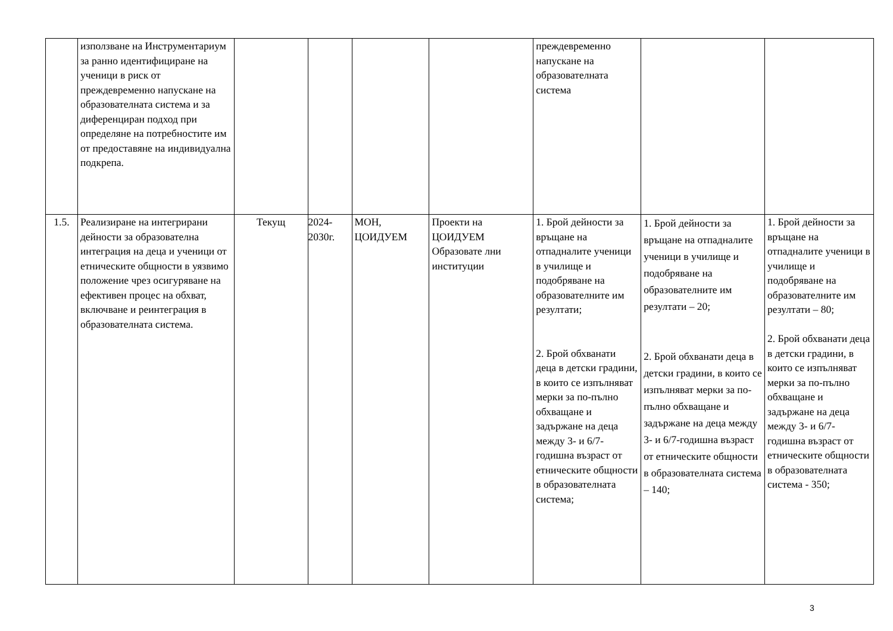| | използване на Инструментариум за ранно идентифициране на ученици в риск от преждевременно напускане на образователната система и за диференциран подход при определяне на потребностите им от предоставяне на индивидуална подкрепа. | | | | | преждевременно напускане на образователната система | | |
| 1.5. | Реализиране на интегрирани дейности за образователна интеграция на деца и ученици от етническите общности в уязвимо положение чрез осигуряване на ефективен процес на обхват, включване и реинтеграция в образователната система. | Текущ | 2024-2030г. | МОН, ЦОИДУЕМ | Проекти на ЦОИДУЕМ Образовате лни институции | 1. Брой дейности за връщане на отпадналите ученици в училище и подобряване на образователните им резултати; 2. Брой обхванати деца в детски градини, в които се изпълняват мерки за по-пълно обхващане и задържане на деца между 3- и 6/7-годишна възраст от етническите общности в образователната система; | 1. Брой дейности за връщане на отпадналите ученици в училище и подобряване на образователните им резултати – 20; 2. Брой обхванати деца в детски градини, в които се изпълняват мерки за по-пълно обхващане и задържане на деца между 3- и 6/7-годишна възраст от етническите общности в образователната система – 140; | 1. Брой дейности за връщане на отпадналите ученици в училище и подобряване на образователните им резултати – 80; 2. Брой обхванати деца в детски градини, в които се изпълняват мерки за по-пълно обхващане и задържане на деца между 3- и 6/7-годишна възраст от етническите общности в образователната система - 350; |
3